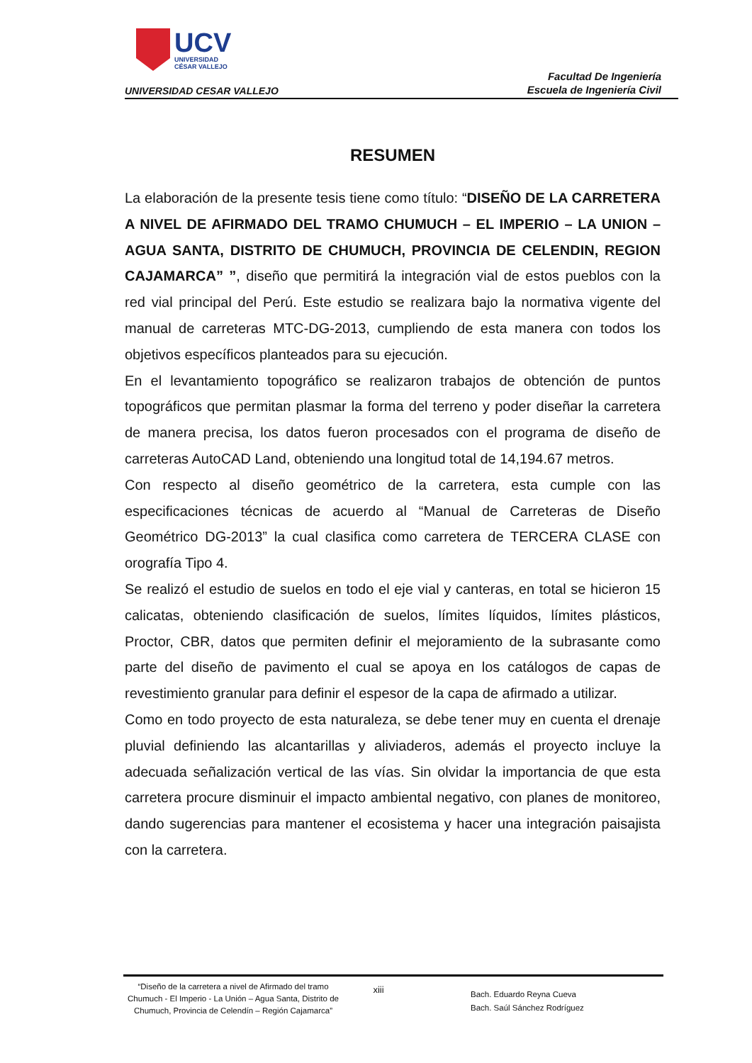UCV
UNIVERSIDAD
CÉSAR VALLEJO
UNIVERSIDAD CESAR VALLEJO
Facultad De Ingeniería
Escuela de Ingeniería Civil
RESUMEN
La elaboración de la presente tesis tiene como título: “DISEÑO DE LA CARRETERA A NIVEL DE AFIRMADO DEL TRAMO CHUMUCH – EL IMPERIO – LA UNION – AGUA SANTA, DISTRITO DE CHUMUCH, PROVINCIA DE CELENDIN, REGION CAJAMARCA” ”, diseño que permitirá la integración vial de estos pueblos con la red vial principal del Perú. Este estudio se realizara bajo la normativa vigente del manual de carreteras MTC-DG-2013, cumpliendo de esta manera con todos los objetivos específicos planteados para su ejecución.
En el levantamiento topográfico se realizaron trabajos de obtención de puntos topográficos que permitan plasmar la forma del terreno y poder diseñar la carretera de manera precisa, los datos fueron procesados con el programa de diseño de carreteras AutoCAD Land, obteniendo una longitud total de 14,194.67 metros.
Con respecto al diseño geométrico de la carretera, esta cumple con las especificaciones técnicas de acuerdo al “Manual de Carreteras de Diseño Geométrico DG-2013” la cual clasifica como carretera de TERCERA CLASE con orografía Tipo 4.
Se realizó el estudio de suelos en todo el eje vial y canteras, en total se hicieron 15 calicatas, obteniendo clasificación de suelos, límites líquidos, límites plásticos, Proctor, CBR, datos que permiten definir el mejoramiento de la subrasante como parte del diseño de pavimento el cual se apoya en los catálogos de capas de revestimiento granular para definir el espesor de la capa de afirmado a utilizar.
Como en todo proyecto de esta naturaleza, se debe tener muy en cuenta el drenaje pluvial definiendo las alcantarillas y aliviaderos, además el proyecto incluye la adecuada señalización vertical de las vías. Sin olvidar la importancia de que esta carretera procure disminuir el impacto ambiental negativo, con planes de monitoreo, dando sugerencias para mantener el ecosistema y hacer una integración paisajista con la carretera.
“Diseño de la carretera a nivel de Afirmado del tramo Chumuch - El Imperio - La Unión – Agua Santa, Distrito de Chumuch, Provincia de Celendín – Región Cajamarca”
xiii
Bach. Eduardo Reyna Cueva
Bach. Saúl Sánchez Rodríguez